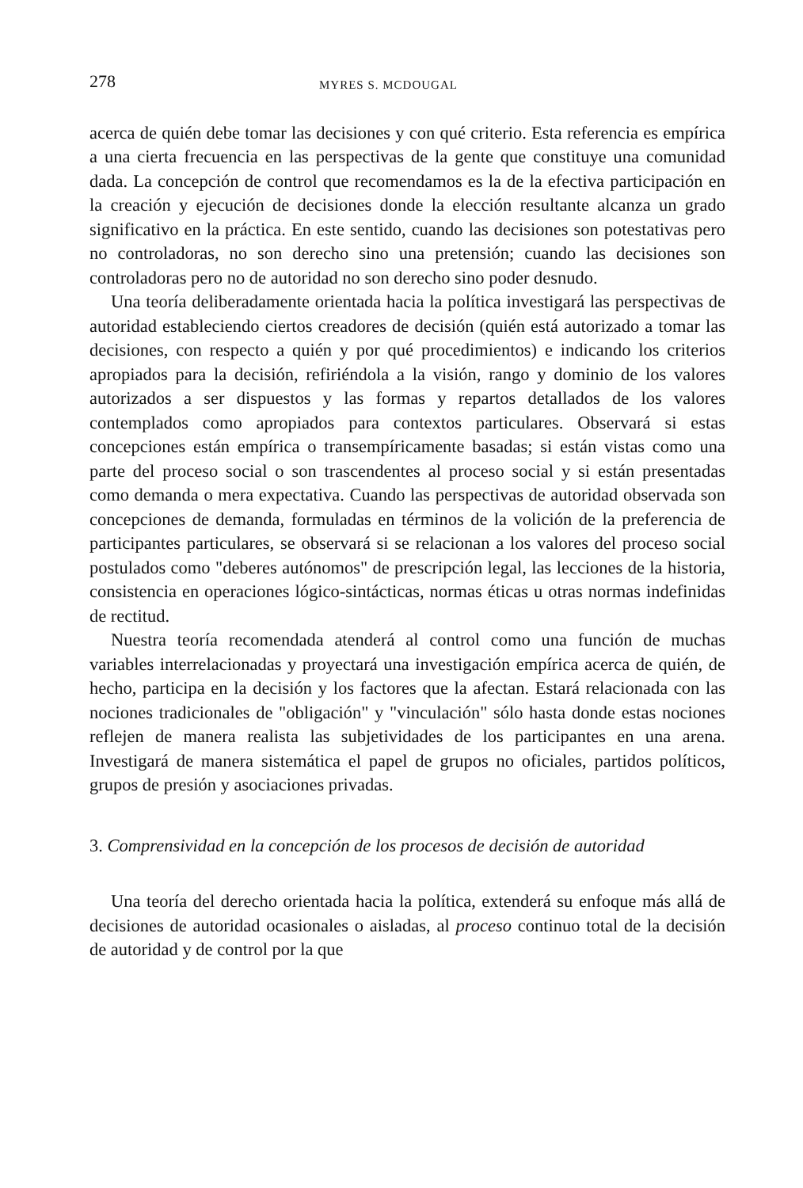278 MYRES S. MCDOUGAL
acerca de quién debe tomar las decisiones y con qué criterio. Esta referencia es empírica a una cierta frecuencia en las perspectivas de la gente que constituye una comunidad dada. La concepción de control que recomendamos es la de la efectiva participación en la creación y ejecución de decisiones donde la elección resultante alcanza un grado significativo en la práctica. En este sentido, cuando las decisiones son potestativas pero no controladoras, no son derecho sino una pretensión; cuando las decisiones son controladoras pero no de autoridad no son derecho sino poder desnudo.
Una teoría deliberadamente orientada hacia la política investigará las perspectivas de autoridad estableciendo ciertos creadores de decisión (quién está autorizado a tomar las decisiones, con respecto a quién y por qué procedimientos) e indicando los criterios apropiados para la decisión, refiriéndola a la visión, rango y dominio de los valores autorizados a ser dispuestos y las formas y repartos detallados de los valores contemplados como apropiados para contextos particulares. Observará si estas concepciones están empírica o transempíricamente basadas; si están vistas como una parte del proceso social o son trascendentes al proceso social y si están presentadas como demanda o mera expectativa. Cuando las perspectivas de autoridad observada son concepciones de demanda, formuladas en términos de la volición de la preferencia de participantes particulares, se observará si se relacionan a los valores del proceso social postulados como "deberes autónomos" de prescripción legal, las lecciones de la historia, consistencia en operaciones lógico-sintácticas, normas éticas u otras normas indefinidas de rectitud.
Nuestra teoría recomendada atenderá al control como una función de muchas variables interrelacionadas y proyectará una investigación empírica acerca de quién, de hecho, participa en la decisión y los factores que la afectan. Estará relacionada con las nociones tradicionales de "obligación" y "vinculación" sólo hasta donde estas nociones reflejen de manera realista las subjetividades de los participantes en una arena. Investigará de manera sistemática el papel de grupos no oficiales, partidos políticos, grupos de presión y asociaciones privadas.
3. Comprensividad en la concepción de los procesos de decisión de autoridad
Una teoría del derecho orientada hacia la política, extenderá su enfoque más allá de decisiones de autoridad ocasionales o aisladas, al proceso continuo total de la decisión de autoridad y de control por la que